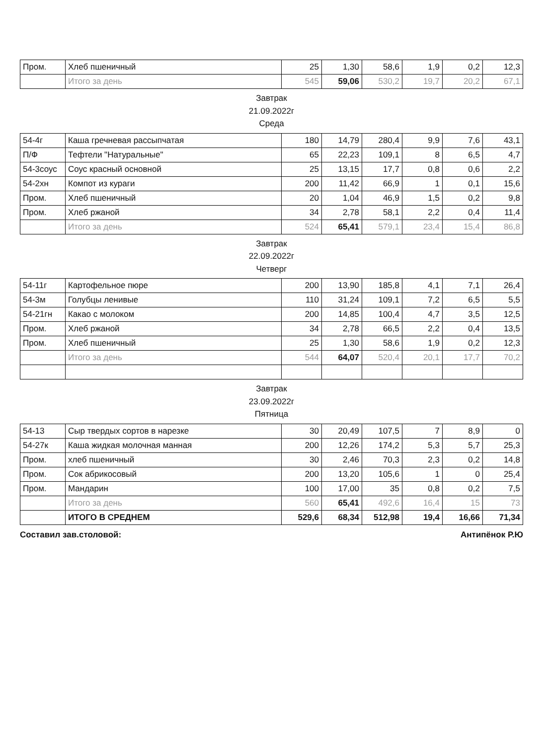| Пром. | Хлеб пшеничный | 25 | 1,30 | 58,6 | 1,9 | 0,2 | 12,3 |
| | Итого за день | 545 | 59,06 | 530,2 | 19,7 | 20,2 | 67,1 |
Завтрак
21.09.2022г
Среда
| 54-4г | Каша гречневая рассыпчатая | 180 | 14,79 | 280,4 | 9,9 | 7,6 | 43,1 |
| П/Ф | Тефтели "Натуральные" | 65 | 22,23 | 109,1 | 8 | 6,5 | 4,7 |
| 54-3соус | Соус красный основной | 25 | 13,15 | 17,7 | 0,8 | 0,6 | 2,2 |
| 54-2хн | Компот из кураги | 200 | 11,42 | 66,9 | 1 | 0,1 | 15,6 |
| Пром. | Хлеб пшеничный | 20 | 1,04 | 46,9 | 1,5 | 0,2 | 9,8 |
| Пром. | Хлеб ржаной | 34 | 2,78 | 58,1 | 2,2 | 0,4 | 11,4 |
| | Итого за день | 524 | 65,41 | 579,1 | 23,4 | 15,4 | 86,8 |
Завтрак
22.09.2022г
Четверг
| 54-11г | Картофельное пюре | 200 | 13,90 | 185,8 | 4,1 | 7,1 | 26,4 |
| 54-3м | Голубцы ленивые | 110 | 31,24 | 109,1 | 7,2 | 6,5 | 5,5 |
| 54-21гн | Какао с молоком | 200 | 14,85 | 100,4 | 4,7 | 3,5 | 12,5 |
| Пром. | Хлеб ржаной | 34 | 2,78 | 66,5 | 2,2 | 0,4 | 13,5 |
| Пром. | Хлеб пшеничный | 25 | 1,30 | 58,6 | 1,9 | 0,2 | 12,3 |
| | Итого за день | 544 | 64,07 | 520,4 | 20,1 | 17,7 | 70,2 |
Завтрак
23.09.2022г
Пятница
| 54-13 | Сыр твердых сортов в нарезке | 30 | 20,49 | 107,5 | 7 | 8,9 | 0 |
| 54-27к | Каша жидкая молочная манная | 200 | 12,26 | 174,2 | 5,3 | 5,7 | 25,3 |
| Пром. | хлеб пшеничный | 30 | 2,46 | 70,3 | 2,3 | 0,2 | 14,8 |
| Пром. | Сок абрикосовый | 200 | 13,20 | 105,6 | 1 | 0 | 25,4 |
| Пром. | Мандарин | 100 | 17,00 | 35 | 0,8 | 0,2 | 7,5 |
| | Итого за день | 560 | 65,41 | 492,6 | 16,4 | 15 | 73 |
| | ИТОГО В СРЕДНЕМ | 529,6 | 68,34 | 512,98 | 19,4 | 16,66 | 71,34 |
Составил зав.столовой: Антипёнок Р.Ю